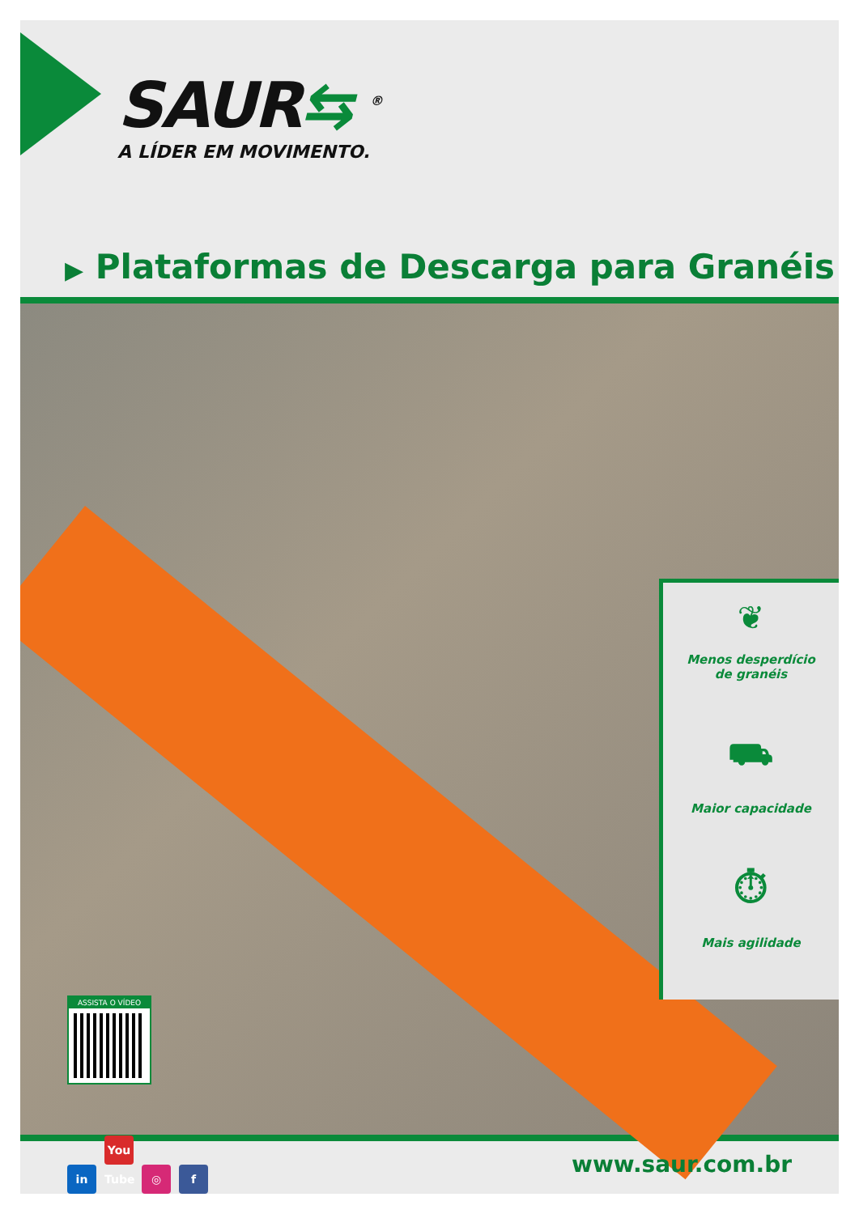SAUR⇆ <sup>®</sup>
A LÍDER EM MOVIMENTO.
▶ Plataformas de Descarga para Granéis
❦
Menos desperdício
de granéis
⛟
Maior capacidade
⏱
Mais agilidade
ASSISTA O VÍDEO
in You Tube ◎ f
www.saur.com.br